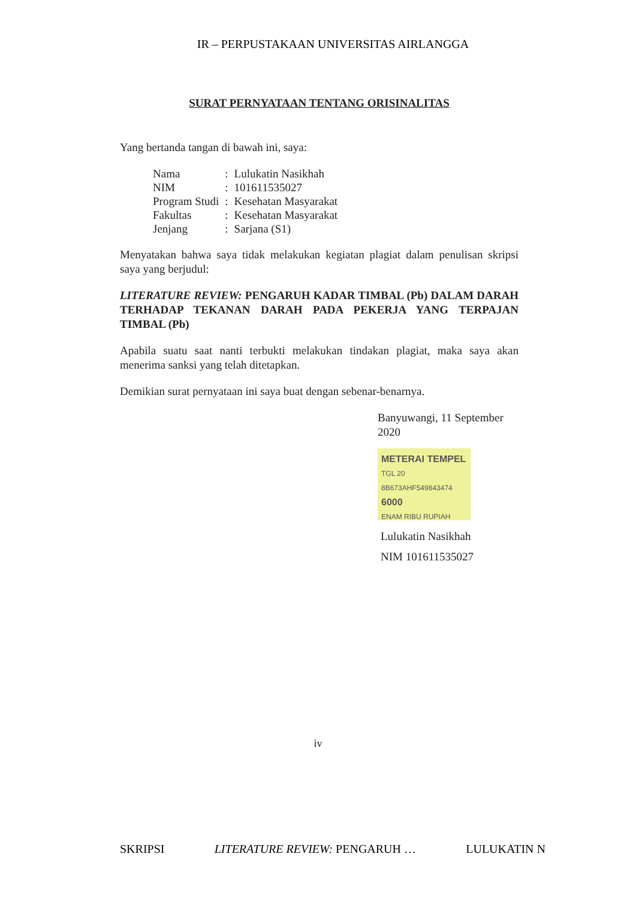IR – PERPUSTAKAAN UNIVERSITAS AIRLANGGA
SURAT PERNYATAAN TENTANG ORISINALITAS
Yang bertanda tangan di bawah ini, saya:
| Nama | : | Lulukatin Nasikhah |
| NIM | : | 101611535027 |
| Program Studi | : | Kesehatan Masyarakat |
| Fakultas | : | Kesehatan Masyarakat |
| Jenjang | : | Sarjana (S1) |
Menyatakan bahwa saya tidak melakukan kegiatan plagiat dalam penulisan skripsi saya yang berjudul:
LITERATURE REVIEW: PENGARUH KADAR TIMBAL (Pb) DALAM DARAH TERHADAP TEKANAN DARAH PADA PEKERJA YANG TERPAJAN TIMBAL (Pb)
Apabila suatu saat nanti terbukti melakukan tindakan plagiat, maka saya akan menerima sanksi yang telah ditetapkan.
Demikian surat pernyataan ini saya buat dengan sebenar-benarnya.
Banyuwangi, 11 September 2020
METERAI TEMPEL
TGL 20
8B673AHF549843474
6000
ENAM RIBU RUPIAH
Lulukatin Nasikhah
NIM 101611535027
iv
SKRIPSI LITERATURE REVIEW: PENGARUH … LULUKATIN N